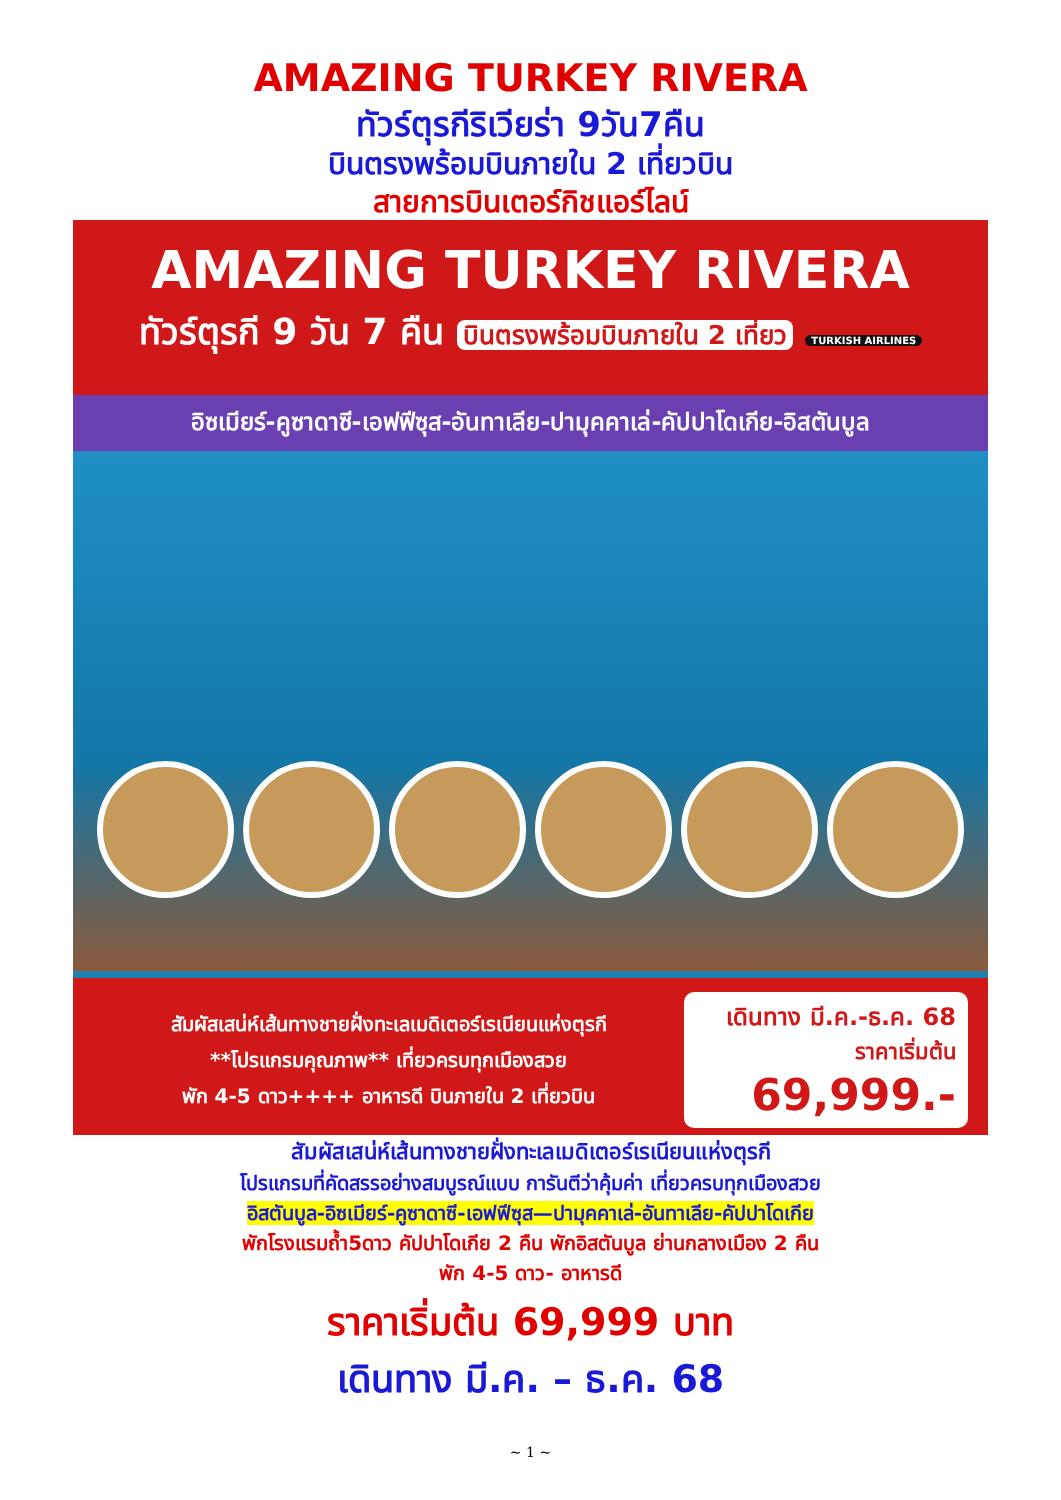AMAZING TURKEY RIVERA
ทัวร์ตุรกีริเวียร่า 9วัน7คืน
บินตรงพร้อมบินภายใน 2 เที่ยวบิน
สายการบินเตอร์กิชแอร์ไลน์
AMAZING TURKEY RIVERA
ทัวร์ตุรกี 9 วัน 7 คืน บินตรงพร้อมบินภายใน 2 เที่ยว TURKISH AIRLINES
อิซเมียร์-คูซาดาซี-เอฟฟีซุส-อันทาเลีย-ปามุคคาเล่-คัปปาโดเกีย-อิสตันบูล
สัมผัสเสน่ห์เส้นทางชายฝั่งทะเลเมดิเตอร์เรเนียนแห่งตุรกี
**โปรแกรมคุณภาพ** เที่ยวครบทุกเมืองสวย
พัก 4-5 ดาว++++ อาหารดี บินภายใน 2 เที่ยวบิน
เดินทาง มี.ค.-ธ.ค. 68
ราคาเริ่มต้น
69,999.-
สัมผัสเสน่ห์เส้นทางชายฝั่งทะเลเมดิเตอร์เรเนียนแห่งตุรกี
โปรแกรมที่คัดสรรอย่างสมบูรณ์แบบ การันตีว่าคุ้มค่า เที่ยวครบทุกเมืองสวย
อิสตันบูล-อิซเมียร์-คูซาดาซี-เอฟฟีซุส—ปามุคคาเล่-อันทาเลีย-คัปปาโดเกีย
พักโรงแรมถ้ำ5ดาว คัปปาโดเกีย 2 คืน พักอิสตันบูล ย่านกลางเมือง 2 คืน
พัก 4-5 ดาว- อาหารดี
ราคาเริ่มต้น 69,999 บาท
เดินทาง มี.ค. – ธ.ค. 68
~ 1 ~